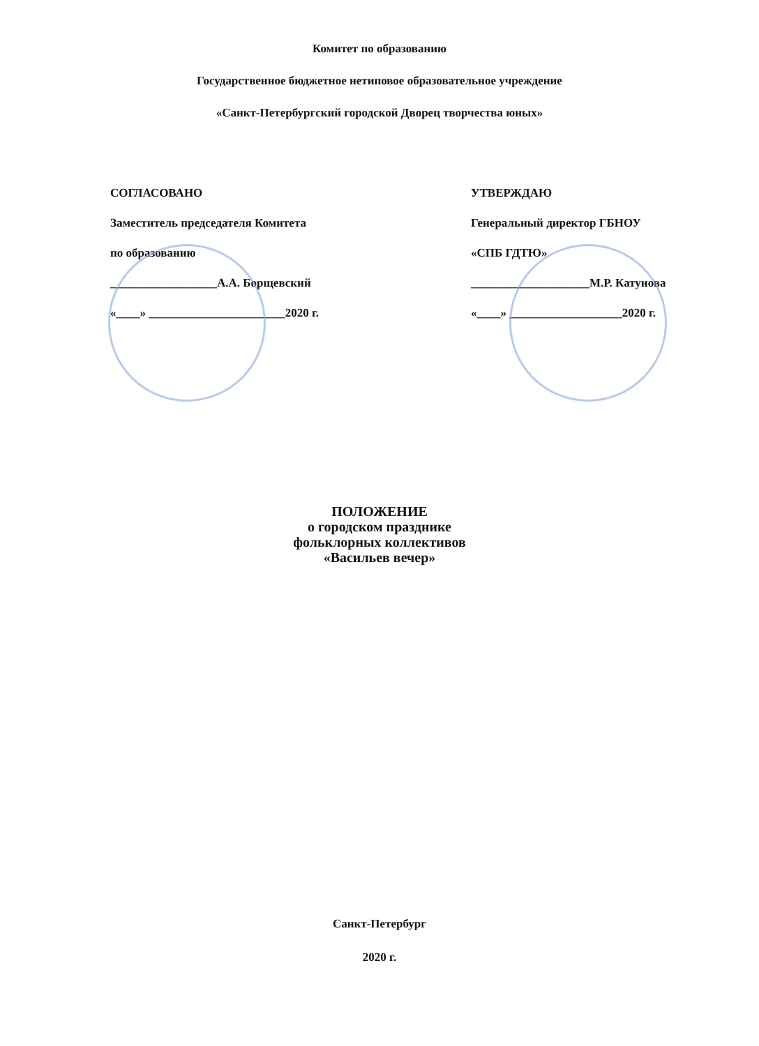Комитет по образованию
Государственное бюджетное нетиповое образовательное учреждение
«Санкт-Петербургский городской Дворец творчества юных»
СОГЛАСОВАНО
Заместитель председателя Комитета
по образованию
__________________А.А. Борщевский
«____» _______________________2020 г.
УТВЕРЖДАЮ
Генеральный директор ГБНОУ
«СПБ ГДТЮ»
____________________М.Р. Катунова
«____» ___________________2020 г.
ПОЛОЖЕНИЕ
о городском празднике
фольклорных коллективов
«Васильев вечер»
Санкт-Петербург
2020 г.